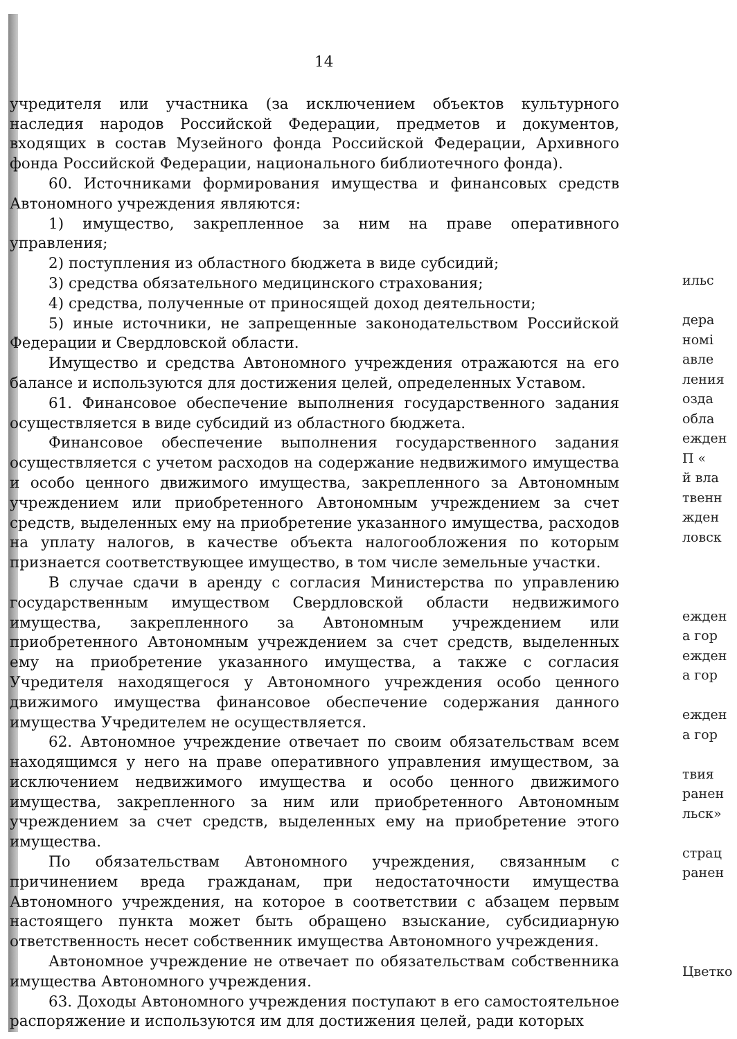14
учредителя или участника (за исключением объектов культурного наследия народов Российской Федерации, предметов и документов, входящих в состав Музейного фонда Российской Федерации, Архивного фонда Российской Федерации, национального библиотечного фонда).
60. Источниками формирования имущества и финансовых средств Автономного учреждения являются:
1) имущество, закрепленное за ним на праве оперативного управления;
2) поступления из областного бюджета в виде субсидий;
3) средства обязательного медицинского страхования;
4) средства, полученные от приносящей доход деятельности;
5) иные источники, не запрещенные законодательством Российской Федерации и Свердловской области.
Имущество и средства Автономного учреждения отражаются на его балансе и используются для достижения целей, определенных Уставом.
61. Финансовое обеспечение выполнения государственного задания осуществляется в виде субсидий из областного бюджета.
Финансовое обеспечение выполнения государственного задания осуществляется с учетом расходов на содержание недвижимого имущества и особо ценного движимого имущества, закрепленного за Автономным учреждением или приобретенного Автономным учреждением за счет средств, выделенных ему на приобретение указанного имущества, расходов на уплату налогов, в качестве объекта налогообложения по которым признается соответствующее имущество, в том числе земельные участки.
В случае сдачи в аренду с согласия Министерства по управлению государственным имуществом Свердловской области недвижимого имущества, закрепленного за Автономным учреждением или приобретенного Автономным учреждением за счет средств, выделенных ему на приобретение указанного имущества, а также с согласия Учредителя находящегося у Автономного учреждения особо ценного движимого имущества финансовое обеспечение содержания данного имущества Учредителем не осуществляется.
62. Автономное учреждение отвечает по своим обязательствам всем находящимся у него на праве оперативного управления имуществом, за исключением недвижимого имущества и особо ценного движимого имущества, закрепленного за ним или приобретенного Автономным учреждением за счет средств, выделенных ему на приобретение этого имущества.
По обязательствам Автономного учреждения, связанным с причинением вреда гражданам, при недостаточности имущества Автономного учреждения, на которое в соответствии с абзацем первым настоящего пункта может быть обращено взыскание, субсидиарную ответственность несет собственник имущества Автономного учреждения.
Автономное учреждение не отвечает по обязательствам собственника имущества Автономного учреждения.
63. Доходы Автономного учреждения поступают в его самостоятельное распоряжение и используются им для достижения целей, ради которых
ильс
дера
номі
авле
ления
озда
обла
ежден
П «
й вла
твенн
жден
ловск
ежден
а гор
ежден
а гор
ежден
а гор
твия
ранен
льск»
страц
ранен
Цветко